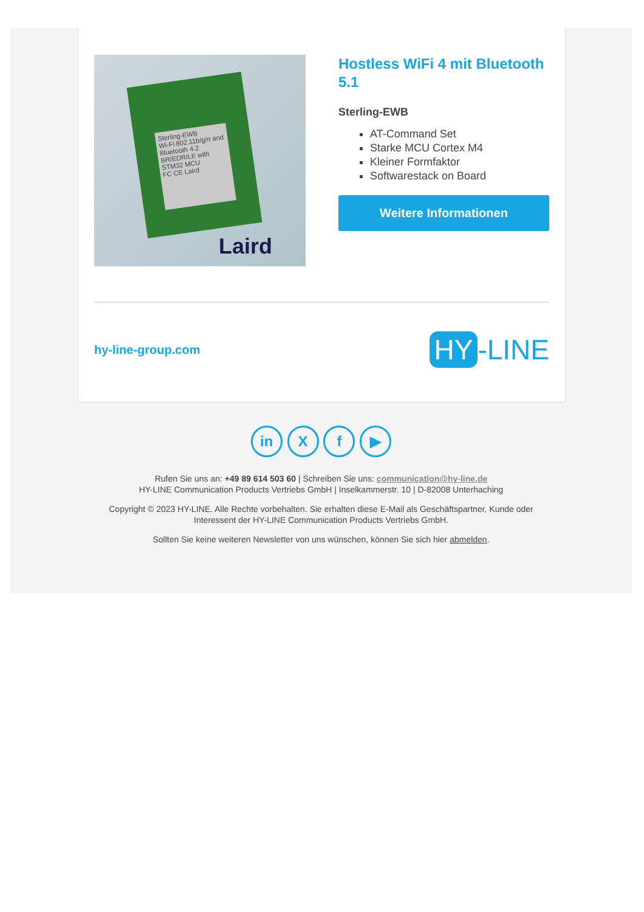Sterling-EWB
Wi-Fi 802.11b/g/n and Bluetooth 4.2 BR/EDR/LE with STM32 MCU
FC CE Laird
Laird
Hostless WiFi 4 mit Bluetooth 5.1
Sterling-EWB
AT-Command Set
Starke MCU Cortex M4
Kleiner Formfaktor
Softwarestack on Board
Weitere Informationen
hy-line-group.com HY -LINE
in X f ▶
Rufen Sie uns an: +49 89 614 503 60 | Schreiben Sie uns: communication@hy-line.de
HY-LINE Communication Products Vertriebs GmbH | Inselkammerstr. 10 | D-82008 Unterhaching
Copyright © 2023 HY-LINE. Alle Rechte vorbehalten. Sie erhalten diese E-Mail als Geschäftspartner, Kunde oder
Interessent der HY-LINE Communication Products Vertriebs GmbH.
Sollten Sie keine weiteren Newsletter von uns wünschen, können Sie sich hier abmelden.